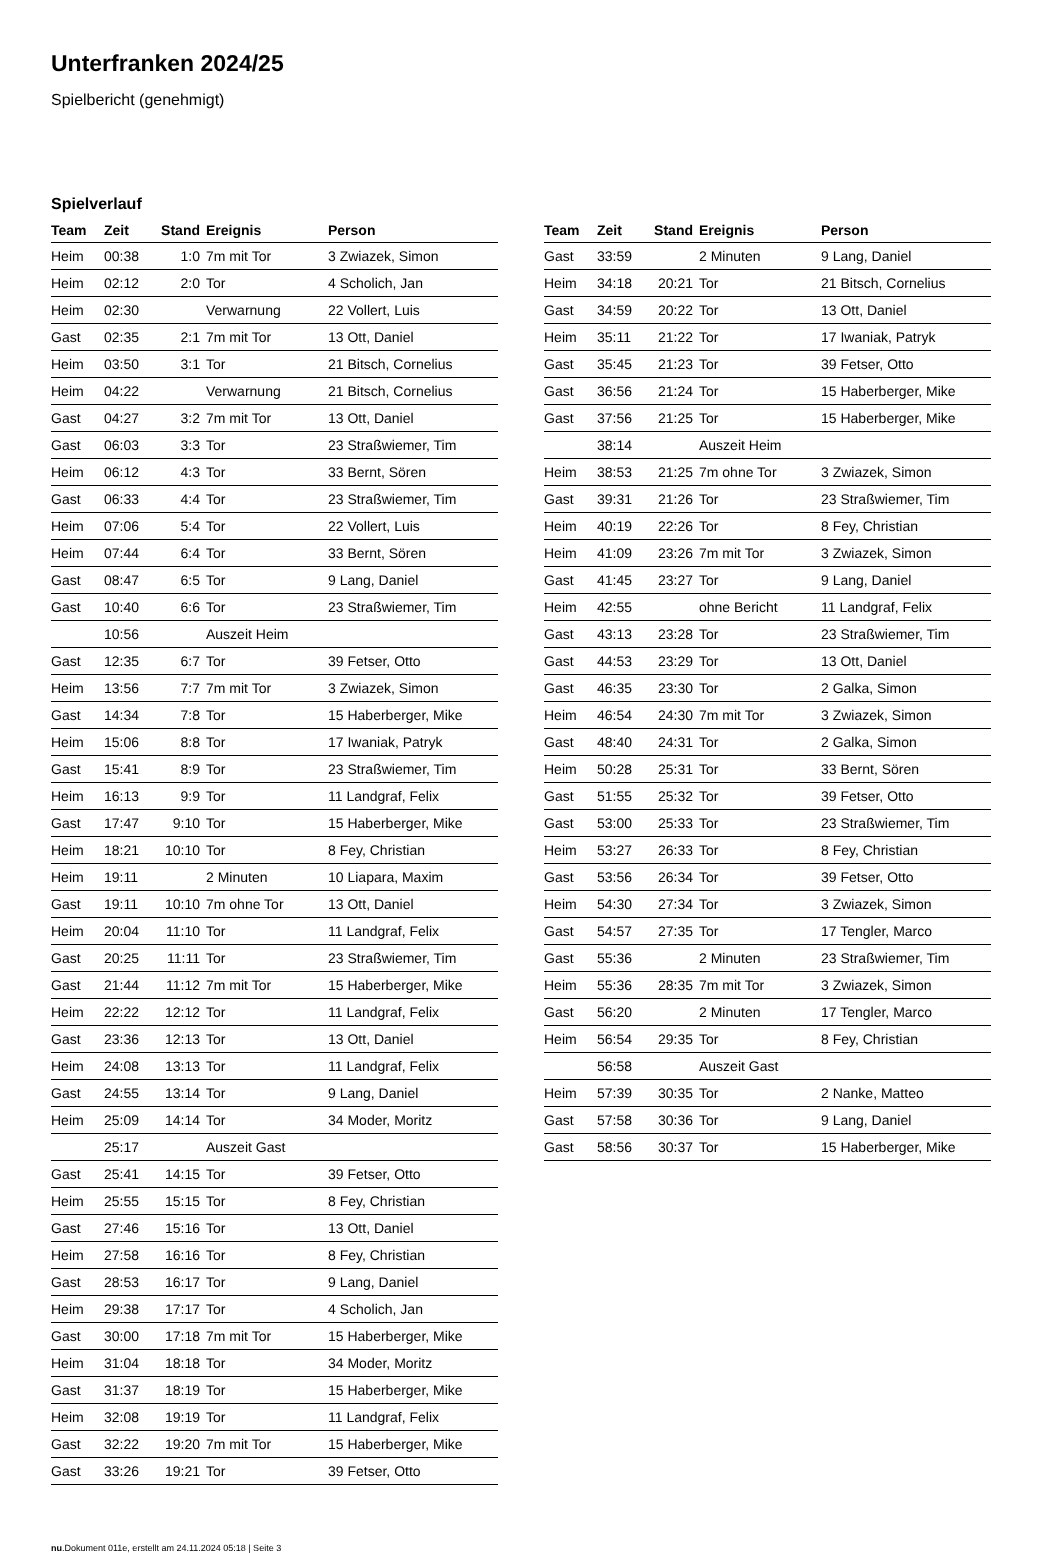Unterfranken 2024/25
Spielbericht (genehmigt)
Spielverlauf
| Team | Zeit | Stand | Ereignis | Person |
| --- | --- | --- | --- | --- |
| Heim | 00:38 | 1:0 | 7m mit Tor | 3 Zwiazek, Simon |
| Heim | 02:12 | 2:0 | Tor | 4 Scholich, Jan |
| Heim | 02:30 | | Verwarnung | 22 Vollert, Luis |
| Gast | 02:35 | 2:1 | 7m mit Tor | 13 Ott, Daniel |
| Heim | 03:50 | 3:1 | Tor | 21 Bitsch, Cornelius |
| Heim | 04:22 | | Verwarnung | 21 Bitsch, Cornelius |
| Gast | 04:27 | 3:2 | 7m mit Tor | 13 Ott, Daniel |
| Gast | 06:03 | 3:3 | Tor | 23 Straßwiemer, Tim |
| Heim | 06:12 | 4:3 | Tor | 33 Bernt, Sören |
| Gast | 06:33 | 4:4 | Tor | 23 Straßwiemer, Tim |
| Heim | 07:06 | 5:4 | Tor | 22 Vollert, Luis |
| Heim | 07:44 | 6:4 | Tor | 33 Bernt, Sören |
| Gast | 08:47 | 6:5 | Tor | 9 Lang, Daniel |
| Gast | 10:40 | 6:6 | Tor | 23 Straßwiemer, Tim |
| | 10:56 | | Auszeit Heim | |
| Gast | 12:35 | 6:7 | Tor | 39 Fetser, Otto |
| Heim | 13:56 | 7:7 | 7m mit Tor | 3 Zwiazek, Simon |
| Gast | 14:34 | 7:8 | Tor | 15 Haberberger, Mike |
| Heim | 15:06 | 8:8 | Tor | 17 Iwaniak, Patryk |
| Gast | 15:41 | 8:9 | Tor | 23 Straßwiemer, Tim |
| Heim | 16:13 | 9:9 | Tor | 11 Landgraf, Felix |
| Gast | 17:47 | 9:10 | Tor | 15 Haberberger, Mike |
| Heim | 18:21 | 10:10 | Tor | 8 Fey, Christian |
| Heim | 19:11 | | 2 Minuten | 10 Liapara, Maxim |
| Gast | 19:11 | 10:10 | 7m ohne Tor | 13 Ott, Daniel |
| Heim | 20:04 | 11:10 | Tor | 11 Landgraf, Felix |
| Gast | 20:25 | 11:11 | Tor | 23 Straßwiemer, Tim |
| Gast | 21:44 | 11:12 | 7m mit Tor | 15 Haberberger, Mike |
| Heim | 22:22 | 12:12 | Tor | 11 Landgraf, Felix |
| Gast | 23:36 | 12:13 | Tor | 13 Ott, Daniel |
| Heim | 24:08 | 13:13 | Tor | 11 Landgraf, Felix |
| Gast | 24:55 | 13:14 | Tor | 9 Lang, Daniel |
| Heim | 25:09 | 14:14 | Tor | 34 Moder, Moritz |
| | 25:17 | | Auszeit Gast | |
| Gast | 25:41 | 14:15 | Tor | 39 Fetser, Otto |
| Heim | 25:55 | 15:15 | Tor | 8 Fey, Christian |
| Gast | 27:46 | 15:16 | Tor | 13 Ott, Daniel |
| Heim | 27:58 | 16:16 | Tor | 8 Fey, Christian |
| Gast | 28:53 | 16:17 | Tor | 9 Lang, Daniel |
| Heim | 29:38 | 17:17 | Tor | 4 Scholich, Jan |
| Gast | 30:00 | 17:18 | 7m mit Tor | 15 Haberberger, Mike |
| Heim | 31:04 | 18:18 | Tor | 34 Moder, Moritz |
| Gast | 31:37 | 18:19 | Tor | 15 Haberberger, Mike |
| Heim | 32:08 | 19:19 | Tor | 11 Landgraf, Felix |
| Gast | 32:22 | 19:20 | 7m mit Tor | 15 Haberberger, Mike |
| Gast | 33:26 | 19:21 | Tor | 39 Fetser, Otto |
| Team | Zeit | Stand | Ereignis | Person |
| --- | --- | --- | --- | --- |
| Gast | 33:59 | | 2 Minuten | 9 Lang, Daniel |
| Heim | 34:18 | 20:21 | Tor | 21 Bitsch, Cornelius |
| Gast | 34:59 | 20:22 | Tor | 13 Ott, Daniel |
| Heim | 35:11 | 21:22 | Tor | 17 Iwaniak, Patryk |
| Gast | 35:45 | 21:23 | Tor | 39 Fetser, Otto |
| Gast | 36:56 | 21:24 | Tor | 15 Haberberger, Mike |
| Gast | 37:56 | 21:25 | Tor | 15 Haberberger, Mike |
| | 38:14 | | Auszeit Heim | |
| Heim | 38:53 | 21:25 | 7m ohne Tor | 3 Zwiazek, Simon |
| Gast | 39:31 | 21:26 | Tor | 23 Straßwiemer, Tim |
| Heim | 40:19 | 22:26 | Tor | 8 Fey, Christian |
| Heim | 41:09 | 23:26 | 7m mit Tor | 3 Zwiazek, Simon |
| Gast | 41:45 | 23:27 | Tor | 9 Lang, Daniel |
| Heim | 42:55 | | ohne Bericht | 11 Landgraf, Felix |
| Gast | 43:13 | 23:28 | Tor | 23 Straßwiemer, Tim |
| Gast | 44:53 | 23:29 | Tor | 13 Ott, Daniel |
| Gast | 46:35 | 23:30 | Tor | 2 Galka, Simon |
| Heim | 46:54 | 24:30 | 7m mit Tor | 3 Zwiazek, Simon |
| Gast | 48:40 | 24:31 | Tor | 2 Galka, Simon |
| Heim | 50:28 | 25:31 | Tor | 33 Bernt, Sören |
| Gast | 51:55 | 25:32 | Tor | 39 Fetser, Otto |
| Gast | 53:00 | 25:33 | Tor | 23 Straßwiemer, Tim |
| Heim | 53:27 | 26:33 | Tor | 8 Fey, Christian |
| Gast | 53:56 | 26:34 | Tor | 39 Fetser, Otto |
| Heim | 54:30 | 27:34 | Tor | 3 Zwiazek, Simon |
| Gast | 54:57 | 27:35 | Tor | 17 Tengler, Marco |
| Gast | 55:36 | | 2 Minuten | 23 Straßwiemer, Tim |
| Heim | 55:36 | 28:35 | 7m mit Tor | 3 Zwiazek, Simon |
| Gast | 56:20 | | 2 Minuten | 17 Tengler, Marco |
| Heim | 56:54 | 29:35 | Tor | 8 Fey, Christian |
| | 56:58 | | Auszeit Gast | |
| Heim | 57:39 | 30:35 | Tor | 2 Nanke, Matteo |
| Gast | 57:58 | 30:36 | Tor | 9 Lang, Daniel |
| Gast | 58:56 | 30:37 | Tor | 15 Haberberger, Mike |
nu.Dokument 011e, erstellt am 24.11.2024 05:18 | Seite 3